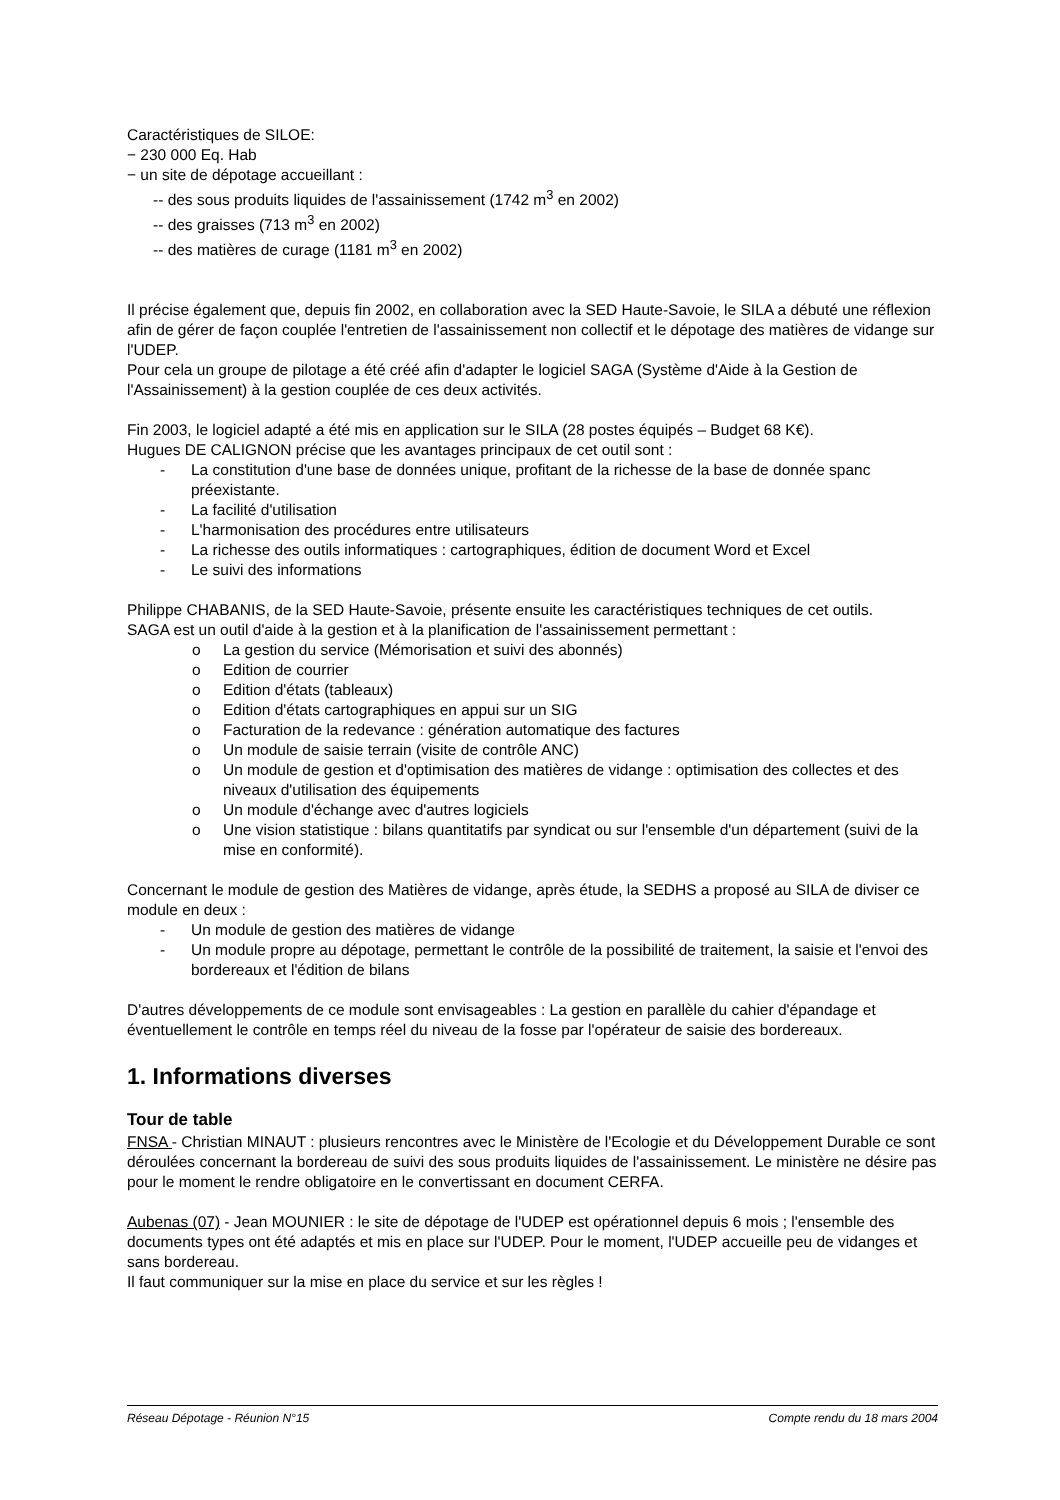Caractéristiques de SILOE:
− 230 000 Eq. Hab
− un site de dépotage accueillant :
-- des sous produits liquides de l'assainissement (1742 m<sup>3</sup> en 2002)
-- des graisses (713 m<sup>3</sup> en 2002)
-- des matières de curage (1181 m<sup>3</sup> en 2002)
Il précise également que, depuis fin 2002, en collaboration avec la SED Haute-Savoie, le SILA a débuté une réflexion afin de gérer de façon couplée l'entretien de l'assainissement non collectif et le dépotage des matières de vidange sur l'UDEP.
Pour cela un groupe de pilotage a été créé afin d'adapter le logiciel SAGA (Système d'Aide à la Gestion de l'Assainissement) à la gestion couplée de ces deux activités.
Fin 2003, le logiciel adapté a été mis en application sur le SILA (28 postes équipés – Budget 68 K€).
Hugues DE CALIGNON précise que les avantages principaux de cet outil sont :
- La constitution d'une base de données unique, profitant de la richesse de la base de donnée spanc préexistante.
- La facilité d'utilisation
- L'harmonisation des procédures entre utilisateurs
- La richesse des outils informatiques : cartographiques, édition de document Word et Excel
- Le suivi des informations
Philippe CHABANIS, de la SED Haute-Savoie, présente ensuite les caractéristiques techniques de cet outils.
SAGA est un outil d'aide à la gestion et à la planification de l'assainissement permettant :
o La gestion du service (Mémorisation et suivi des abonnés)
o Edition de courrier
o Edition d'états (tableaux)
o Edition d'états cartographiques en appui sur un SIG
o Facturation de la redevance : génération automatique des factures
o Un module de saisie terrain (visite de contrôle ANC)
o Un module de gestion et d'optimisation des matières de vidange : optimisation des collectes et des niveaux d'utilisation des équipements
o Un module d'échange avec d'autres logiciels
o Une vision statistique : bilans quantitatifs par syndicat ou sur l'ensemble d'un département (suivi de la mise en conformité).
Concernant le module de gestion des Matières de vidange, après étude, la SEDHS a proposé au SILA de diviser ce module en deux :
- Un module de gestion des matières de vidange
- Un module propre au dépotage, permettant le contrôle de la possibilité de traitement, la saisie et l'envoi des bordereaux et l'édition de bilans
D'autres développements de ce module sont envisageables : La gestion en parallèle du cahier d'épandage et éventuellement le contrôle en temps réel du niveau de la fosse par l'opérateur de saisie des bordereaux.
1. Informations diverses
Tour de table
FNSA - Christian MINAUT : plusieurs rencontres avec le Ministère de l'Ecologie et du Développement Durable ce sont déroulées concernant la bordereau de suivi des sous produits liquides de l'assainissement. Le ministère ne désire pas pour le moment le rendre obligatoire en le convertissant en document CERFA.
Aubenas (07) - Jean MOUNIER : le site de dépotage de l'UDEP est opérationnel depuis 6 mois ; l'ensemble des documents types ont été adaptés et mis en place sur l'UDEP. Pour le moment, l'UDEP accueille peu de vidanges et sans bordereau.
Il faut communiquer sur la mise en place du service et sur les règles !
Réseau Dépotage - Réunion N°15 Compte rendu du 18 mars 2004